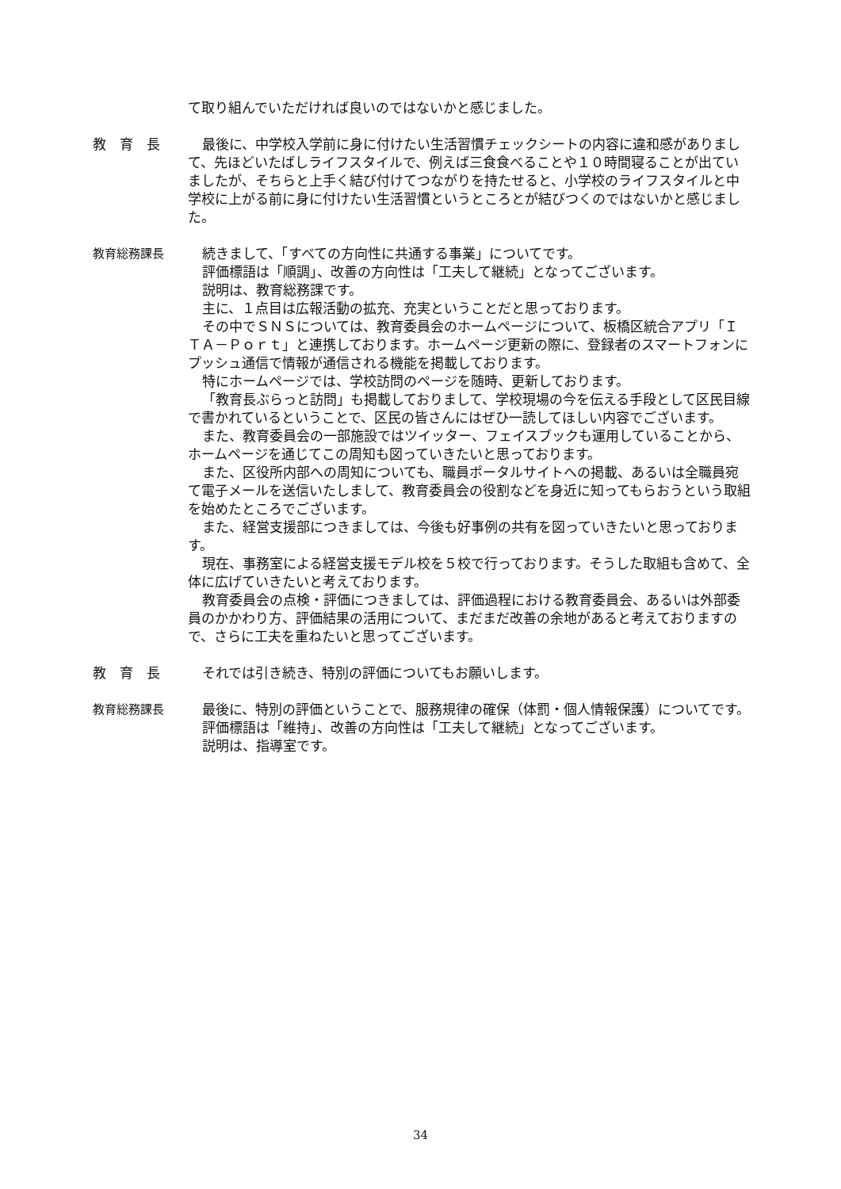て取り組んでいただければ良いのではないかと感じました。
教　育　長 最後に、中学校入学前に身に付けたい生活習慣チェックシートの内容に違和感がありまして、先ほどいたばしライフスタイルで、例えば三食食べることや１０時間寝ることが出ていましたが、そちらと上手く結び付けてつながりを持たせると、小学校のライフスタイルと中学校に上がる前に身に付けたい生活習慣というところとが結びつくのではないかと感じました。
教育総務課長 続きまして、「すべての方向性に共通する事業」についてです。
評価標語は「順調」、改善の方向性は「工夫して継続」となってございます。
説明は、教育総務課です。
主に、１点目は広報活動の拡充、充実ということだと思っております。
その中でＳＮＳについては、教育委員会のホームページについて、板橋区統合アプリ「ＩＴＡ－Ｐｏｒｔ」と連携しております。ホームページ更新の際に、登録者のスマートフォンにプッシュ通信で情報が通信される機能を掲載しております。
特にホームページでは、学校訪問のページを随時、更新しております。
「教育長ぶらっと訪問」も掲載しておりまして、学校現場の今を伝える手段として区民目線で書かれているということで、区民の皆さんにはぜひ一読してほしい内容でございます。
また、教育委員会の一部施設ではツイッター、フェイスブックも運用していることから、ホームページを通じてこの周知も図っていきたいと思っております。
また、区役所内部への周知についても、職員ポータルサイトへの掲載、あるいは全職員宛て電子メールを送信いたしまして、教育委員会の役割などを身近に知ってもらおうという取組を始めたところでございます。
また、経営支援部につきましては、今後も好事例の共有を図っていきたいと思っております。
現在、事務室による経営支援モデル校を５校で行っております。そうした取組も含めて、全体に広げていきたいと考えております。
教育委員会の点検・評価につきましては、評価過程における教育委員会、あるいは外部委員のかかわり方、評価結果の活用について、まだまだ改善の余地があると考えておりますので、さらに工夫を重ねたいと思ってございます。
教　育　長 それでは引き続き、特別の評価についてもお願いします。
教育総務課長 最後に、特別の評価ということで、服務規律の確保（体罰・個人情報保護）についてです。
評価標語は「維持」、改善の方向性は「工夫して継続」となってございます。
説明は、指導室です。
34